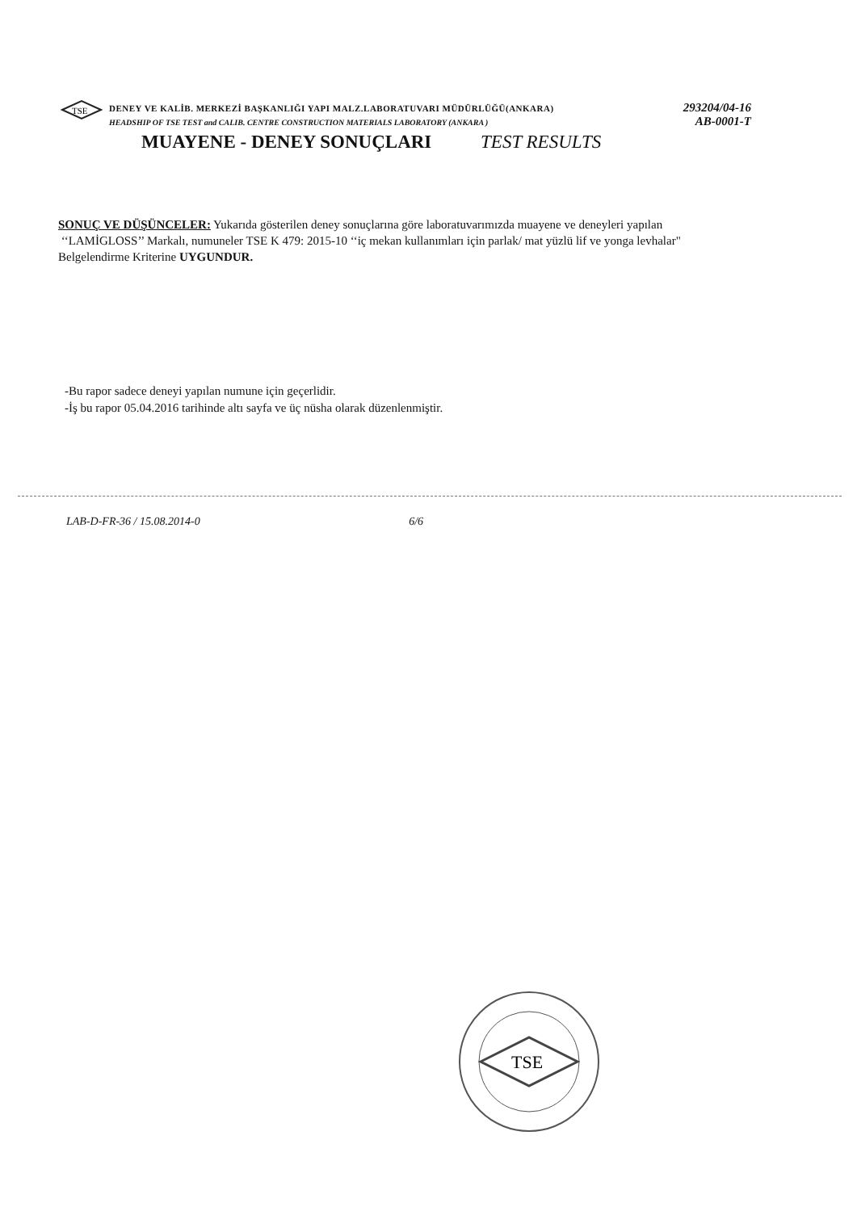TSE
DENEY VE KALİB. MERKEZİ BAŞKANLIĞI YAPI MALZ.LABORATUVARI MÜDÜRLÜĞÜ(ANKARA) 293204/04-16
HEADSHIP OF TSE TEST and CALIB. CENTRE CONSTRUCTION MATERIALS LABORATORY (ANKARA ) AB-0001-T
MUAYENE - DENEY SONUÇLARI TEST RESULTS
SONUÇ VE DÜŞÜNCELER: Yukarıda gösterilen deney sonuçlarına göre laboratuvarımızda muayene ve deneyleri yapılan
‘‘LAMİGLOSS’’ Markalı, numuneler TSE K 479: 2015-10 ‘‘iç mekan kullanımları için parlak/ mat yüzlü lif ve yonga levhalar"
Belgelendirme Kriterine UYGUNDUR.
-Bu rapor sadece deneyi yapılan numune için geçerlidir.
-İş bu rapor 05.04.2016 tarihinde altı sayfa ve üç nüsha olarak düzenlenmiştir.
LAB-D-FR-36 / 15.08.2014-0 6/6
TSE